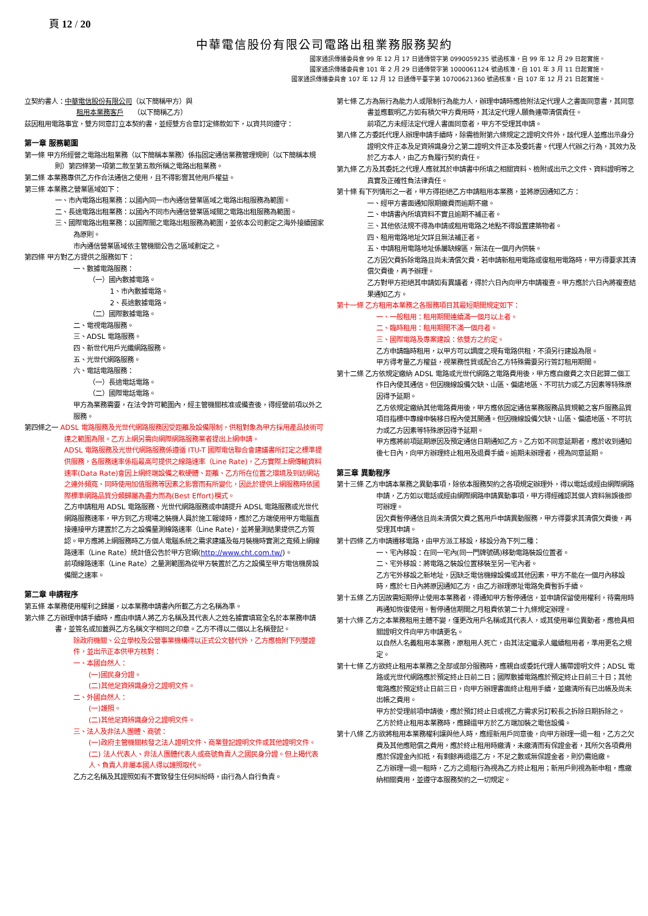頁 12 / 20
中華電信股份有限公司電路出租業務服務契約
國家通訊傳播委員會 99 年 12 月 17 日通傳營字第 0990059235 號函核准，自 99 年 12 月 29 日起實施。
國家通訊傳播委員會 101 年 2 月 29 日通傳營字第 1000061124 號函核准，自 101 年 3 月 11 日起實施。
國家通訊傳播委員會 107 年 12 月 12 日通傳平臺字第 10700621360 號函核准，自 107 年 12 月 21 日起實施。
立契約書人：中華電信股份有限公司（以下簡稱甲方）與
租用本業務客戶　　（以下簡稱乙方）
茲因租用電路事宜，雙方同意訂立本契約書，並經雙方合意訂定條款如下，以資共同遵守：
第一章 服務範圍
第一條 甲方所經營之電路出租業務（以下簡稱本業務）係指固定通信業務管理規則（以下簡稱本規則）第四條第一項第二款至第五款所稱之電路出租業務。
第二條 本業務專供乙方作合法通信之使用，且不得影響其他用戶權益。
第三條 本業務之營業區域如下：
一、市內電路出租業務：以國內同一市內通信營業區域之電路出租服務為範圍。
二、長途電路出租業務：以國內不同市內通信營業區域間之電路出租服務為範圍。
三、國際電路出租業務：以國際間之電路出租服務為範圍，並依本公司劃定之海外接續國家為原則。
市內通信營業區域依主管機關公告之區域劃定之。
第四條 甲方對乙方提供之服務如下：
一、數據電路服務：
（一）國內數據電路。
1、市內數據電路。
2、長途數據電路。
（二）國際數據電路。
二、電視電路服務。
三、ADSL 電路服務。
四、新世代用戶光纖網路服務。
五、光世代網路服務。
六、電話電路服務：
（一）長途電話電路。
（二）國際電話電路。
甲方為業務需要，在法令許可範圍內，經主管機關核准或備查後，得經營前項以外之服務。
第四條之一 ADSL 電路服務及光世代網路服務因受距離及設備限制，供租對象為甲方採用產品技術可達之範圍為限。乙方上網另需向網際網路服務業者提出上網申請。
ADSL 電路服務及光世代網路服務係遵循 ITU-T 國際電信聯合會建議書所訂定之標準提供服務，各服務速率係指最高可提供之線路速率（Line Rate)，乙方實際上網傳輸資料速率(Data Rate)會因上網終端設備之軟硬體、距離、乙方所在位置之環境及到訪網站之連外頻寬、同時使用加值服務等因素之影響而有所變化，因此於提供上網服務時依國際標準網路品質分類歸屬為盡力而為(Best Effort)模式。
乙方申請租用 ADSL 電路服務、光世代網路服務或申請提升 ADSL 電路服務或光世代網路服務速率，甲方到乙方現場之裝機人員於施工報竣時，應於乙方端使用甲方電腦直接連接甲方建置於乙方之設備量測線路速率（Line Rate)，並將量測結果提供乙方簽認。甲方應將上網服務時乙方個人電腦系統之需求建議及每月裝機時實測之寬頻上網線路速率（Line Rate）統計值公告於甲方官網(http://www.cht.com.tw/)。
前項線路速率（Line Rate）之量測範圍為從甲方裝置於乙方之設備至甲方電信機房設備間之速率。
第二章 申請程序
第五條 本業務使用權利之歸屬，以本業務申請書內所載乙方之名稱為準。
第六條 乙方辦理申請手續時，應由申請人將乙方名稱及其代表人之姓名據實填寫全名於本業務申請書，並簽名或加蓋與乙方名稱文字相同之印章。乙方不得以二個以上名稱登記。
除政府機關、公立學校及公營事業機構得以正式公文替代外，乙方應檢附下列雙證件，並出示正本供甲方核對：
一、本國自然人：
(一)國民身分證。
(二)其他足資辨識身分之證明文件。
二、外國自然人：
(一)護照。
(二)其他足資辨識身分之證明文件。
三、法人及非法人團體、商號：
(一)政府主管機關核發之法人證明文件、商業登記證明文件或其他證明文件。
(二) 法人代表人、非法人團體代表人或商號負責人之國民身分證。但上揭代表人、負責人非屬本國人得以護照取代。
乙方之名稱及其證照如有不實致發生任何糾紛時，由行為人自行負責。
第七條 乙方為無行為能力人或限制行為能力人，辦理申請時應檢附法定代理人之書面同意書，其同意書並應載明乙方如有積欠甲方費用時，其法定代理人願負連帶清償責任。
前項乙方未經法定代理人書面同意者，甲方不受理其申請。
第八條 乙方委託代理人辦理申請手續時，除需檢附第六條規定之證明文件外，該代理人並應出示身分證明文件正本及足資辨識身分之第二證明文件正本及委託書。代理人代辦之行為，其效力及於乙方本人，由乙方負履行契約責任。
第九條 乙方及其委託之代理人應就其於申請書中所填之相關資料、檢附或出示之文件、資料證明等之真實及正確性負法律責任。
第十條 有下列情形之一者，甲方得拒絕乙方申請租用本業務，並將原因通知乙方：
一、經甲方書面通知限期繳費而逾期不繳。
二、申請書內所填資料不實且逾期不補正者。
三、其他依法規不得為申請或租用電路之地點不得設置建築物者。
四、租用電路地址欠詳且無法補正者。
五、申請租用電路地址係屬缺線區，無法在一個月內供裝。
乙方因欠費拆除電路且尚未清償欠費，若申請新租用電路或復租用電路時，甲方得要求其清償欠費後，再予辦理。
乙方對甲方拒絕其申請如有異議者，得於六日內向甲方申請複查。甲方應於六日內將複查結果通知乙方。
第十一條 乙方租用本業務之各服務項目其最短期間規定如下：
一、一般租用：租用期間連續滿一個月以上者。
二、臨時租用：租用期間不滿一個月者。
三、國際電路及專案建設：依雙方之約定。
乙方申請臨時租用，以甲方可以調度之現有電路供租，不須另行建設為限。
甲方得考量乙方權益，視業務性質或配合乙方特殊需要另行簽訂租用期間。
第十二條 乙方依規定繳納 ADSL 電路或光世代網路之電路費用後，甲方應自繳費之次日起算二個工作日內使其通信。但因機線設備欠缺、山區、偏遠地區、不可抗力或乙方因素等特殊原因得予延期。
乙方依規定繳納其他電路費用後，甲方應依固定通信業務服務品質規範之客戶服務品質項目指標中專線申裝移日程內使其開通。但因機線設備欠缺、山區、偏遠地區、不可抗力或乙方因素等特殊原因得予延期。
甲方應將前項延期原因及預定通信日期通知乙方。乙方如不同意延期者，應於收到通知後七日內，向甲方辦理終止租用及退費手續。逾期未辦理者，視為同意延期。
第三章 異動程序
第十三條 乙方申請本業務之異動事項，除依本服務契約之各項規定辦理外，得以電話或經由網際網路申請，乙方如以電話或經由網際網路申請異動事項，甲方得經確認其個人資料無誤後即可辦理。
因欠費暫停通信且尚未清償欠費之舊用戶申請異動服務，甲方得要求其清償欠費後，再受理其申請。
第十四條 乙方申請遷移電路，由甲方派工移設，移設分為下列二種：
一、宅內移設：在同一宅內(同一門牌號碼)移動電路裝設位置者。
二、宅外移設：將電路之裝設位置移裝至另一宅內者。
乙方宅外移設之新地址，因缺乏電信機線設備或其他因素，甲方不能在一個月內移設時，應於七日內將原因通知乙方，由乙方辦理原址電路免費暫拆手續。
第十五條 乙方因故需短期停止使用本業務者，得通知甲方暫停通信，並申請保留使用權利，待需用時再通知恢復使用。暫停通信期間之月租費依第二十九條規定辦理。
第十六條 乙方之本業務租用主體不變，僅更改用戶名稱或其代表人，或其使用單位異動者，應檢具相關證明文件向甲方申請更名。
以自然人名義租用本業務，原租用人死亡，由其法定繼承人繼續租用者，準用更名之規定。
第十七條 乙方欲終止租用本業務之全部或部分服務時，應親自或委託代理人攜帶證明文件；ADSL 電路或光世代網路應於預定終止日前二日；國際數據電路應於預定終止日前三十日；其他電路應於預定終止日前三日，向甲方辦理書面終止租用手續，並繳清所有已出帳及尚未出帳之費用。
甲方於受理前項申請後，應於預訂終止日或視乙方需求另訂較長之拆除日期拆除之。
乙方於終止租用本業務時，應歸還甲方於乙方端加裝之電信設備。
第十八條 乙方欲將租用本業務權利讓與他人時，應經新用戶同意後，向甲方辦理一退一租，乙方之欠費及其他應賠償之費用，應於終止租用時繳清，未繳清而有保證金者，其所欠各項費用應於保證金內扣抵，有剩餘再退還乙方，不足之數或無保證金者，則仍需追繳。
乙方辦理一退一租時，乙方之退租行為視為乙方終止租用；新用戶則視為新申租，應繳納相關費用，並遵守本服務契約之一切規定。